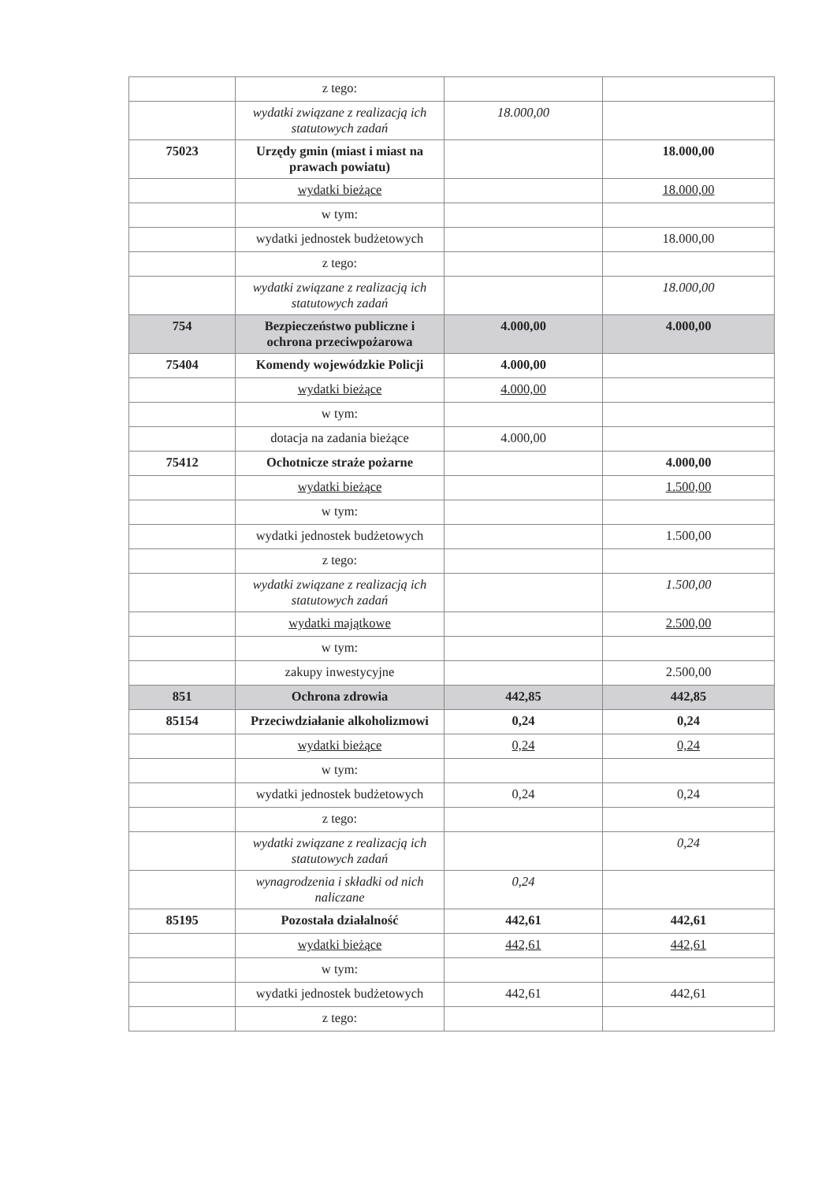| | z tego: | | |
| | wydatki związane z realizacją ich statutowych zadań | 18.000,00 | |
| 75023 | Urzędy gmin (miast i miast na prawach powiatu) | | 18.000,00 |
| | wydatki bieżące | | 18.000,00 |
| | w tym: | | |
| | wydatki jednostek budżetowych | | 18.000,00 |
| | z tego: | | |
| | wydatki związane z realizacją ich statutowych zadań | | 18.000,00 |
| 754 | Bezpieczeństwo publiczne i ochrona przeciwpożarowa | 4.000,00 | 4.000,00 |
| 75404 | Komendy wojewódzkie Policji | 4.000,00 | |
| | wydatki bieżące | 4.000,00 | |
| | w tym: | | |
| | dotacja na zadania bieżące | 4.000,00 | |
| 75412 | Ochotnicze straże pożarne | | 4.000,00 |
| | wydatki bieżące | | 1.500,00 |
| | w tym: | | |
| | wydatki jednostek budżetowych | | 1.500,00 |
| | z tego: | | |
| | wydatki związane z realizacją ich statutowych zadań | | 1.500,00 |
| | wydatki majątkowe | | 2.500,00 |
| | w tym: | | |
| | zakupy inwestycyjne | | 2.500,00 |
| 851 | Ochrona zdrowia | 442,85 | 442,85 |
| 85154 | Przeciwdziałanie alkoholizmowi | 0,24 | 0,24 |
| | wydatki bieżące | 0,24 | 0,24 |
| | w tym: | | |
| | wydatki jednostek budżetowych | 0,24 | 0,24 |
| | z tego: | | |
| | wydatki związane z realizacją ich statutowych zadań | | 0,24 |
| | wynagrodzenia i składki od nich naliczane | 0,24 | |
| 85195 | Pozostała działalność | 442,61 | 442,61 |
| | wydatki bieżące | 442,61 | 442,61 |
| | w tym: | | |
| | wydatki jednostek budżetowych | 442,61 | 442,61 |
| | z tego: | | |